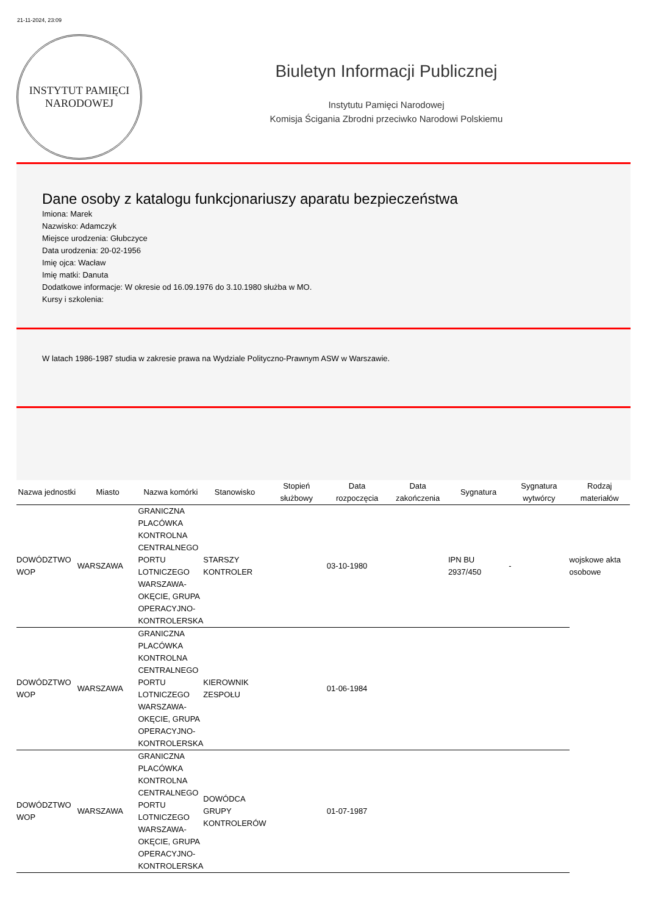21-11-2024, 23:09
INSTYTUT PAMIĘCI
NARODOWEJ
Biuletyn Informacji Publicznej
Instytutu Pamięci Narodowej
Komisja Ścigania Zbrodni przeciwko Narodowi Polskiemu
Dane osoby z katalogu funkcjonariuszy aparatu bezpieczeństwa
Imiona: Marek
Nazwisko: Adamczyk
Miejsce urodzenia: Głubczyce
Data urodzenia: 20-02-1956
Imię ojca: Wacław
Imię matki: Danuta
Dodatkowe informacje: W okresie od 16.09.1976 do 3.10.1980 służba w MO.
Kursy i szkolenia:
W latach 1986-1987 studia w zakresie prawa na Wydziale Polityczno-Prawnym ASW w Warszawie.
| Nazwa jednostki | Miasto | Nazwa komórki | Stanowisko | Stopień służbowy | Data rozpoczęcia | Data zakończenia | Sygnatura | Sygnatura wytwórcy | Rodzaj materiałów |
| --- | --- | --- | --- | --- | --- | --- | --- | --- | --- |
| DOWÓDZTWO WOP | WARSZAWA | GRANICZNA PLACÓWKA KONTROLNA CENTRALNEGO PORTU LOTNICZEGO WARSZAWA-OKĘCIE, GRUPA OPERACYJNO-KONTROLERSKA | STARSZY KONTROLER | | 03-10-1980 | | IPN BU 2937/450 | - | wojskowe akta osobowe |
| DOWÓDZTWO WOP | WARSZAWA | GRANICZNA PLACÓWKA KONTROLNA CENTRALNEGO PORTU LOTNICZEGO WARSZAWA-OKĘCIE, GRUPA OPERACYJNO-KONTROLERSKA | KIEROWNIK ZESPOŁU | | 01-06-1984 | | | | |
| DOWÓDZTWO WOP | WARSZAWA | GRANICZNA PLACÓWKA KONTROLNA CENTRALNEGO PORTU LOTNICZEGO WARSZAWA-OKĘCIE, GRUPA OPERACYJNO-KONTROLERSKA | DOWÓDCA GRUPY KONTROLERÓW | | 01-07-1987 | | | | |